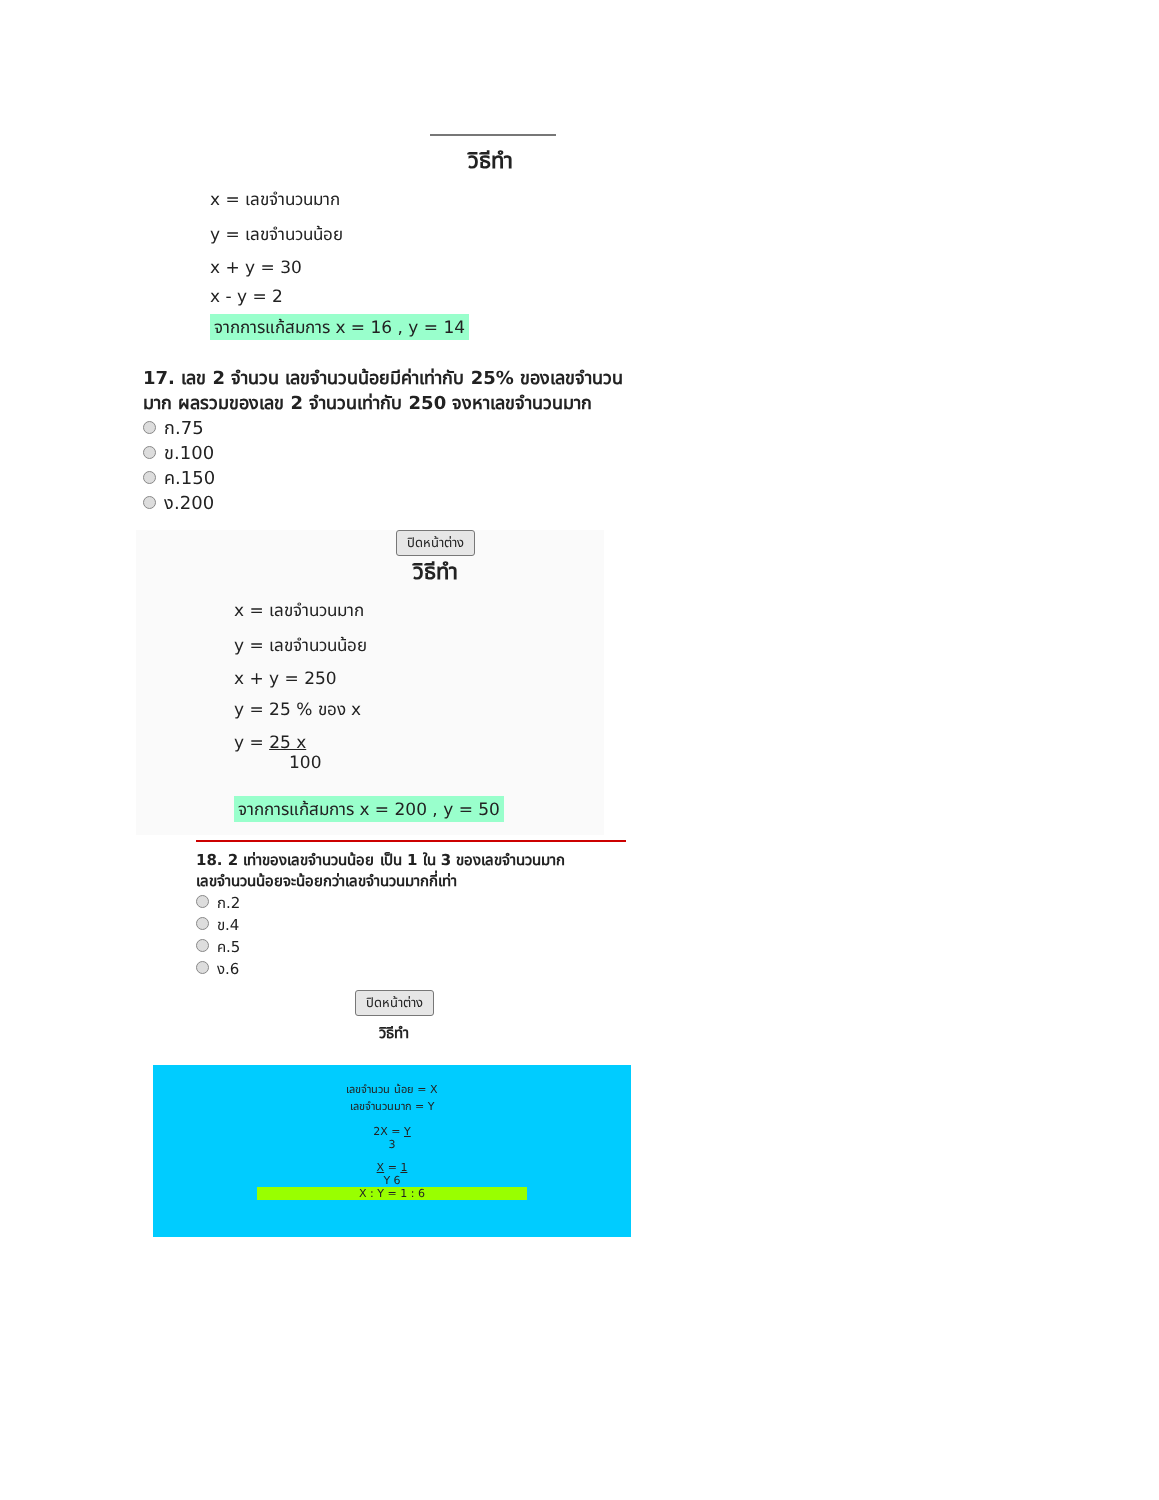วิธีทำ
x = เลขจำนวนมาก
y = เลขจำนวนน้อย
x + y = 30
x - y = 2
จากการแก้สมการ x = 16 , y = 14
17. เลข 2 จำนวน เลขจำนวนน้อยมีค่าเท่ากับ 25% ของเลขจำนวนมาก ผลรวมของเลข 2 จำนวนเท่ากับ 250 จงหาเลขจำนวนมาก
ก.75
ข.100
ค.150
ง.200
ปิดหน้าต่าง
วิธีทำ
x = เลขจำนวนมาก
y = เลขจำนวนน้อย
x + y = 250
y = 25 % ของ x
y = 25 x
100
จากการแก้สมการ x = 200 , y = 50
18. 2 เท่าของเลขจำนวนน้อย เป็น 1 ใน 3 ของเลขจำนวนมาก เลขจำนวนน้อยจะน้อยกว่าเลขจำนวนมากกี่เท่า
ก.2
ข.4
ค.5
ง.6
ปิดหน้าต่าง
วิธีทำ
เลขจำนวน น้อย = X
เลขจำนวนมาก = Y
2X = Y
3
X = 1
Y 6
X : Y = 1 : 6